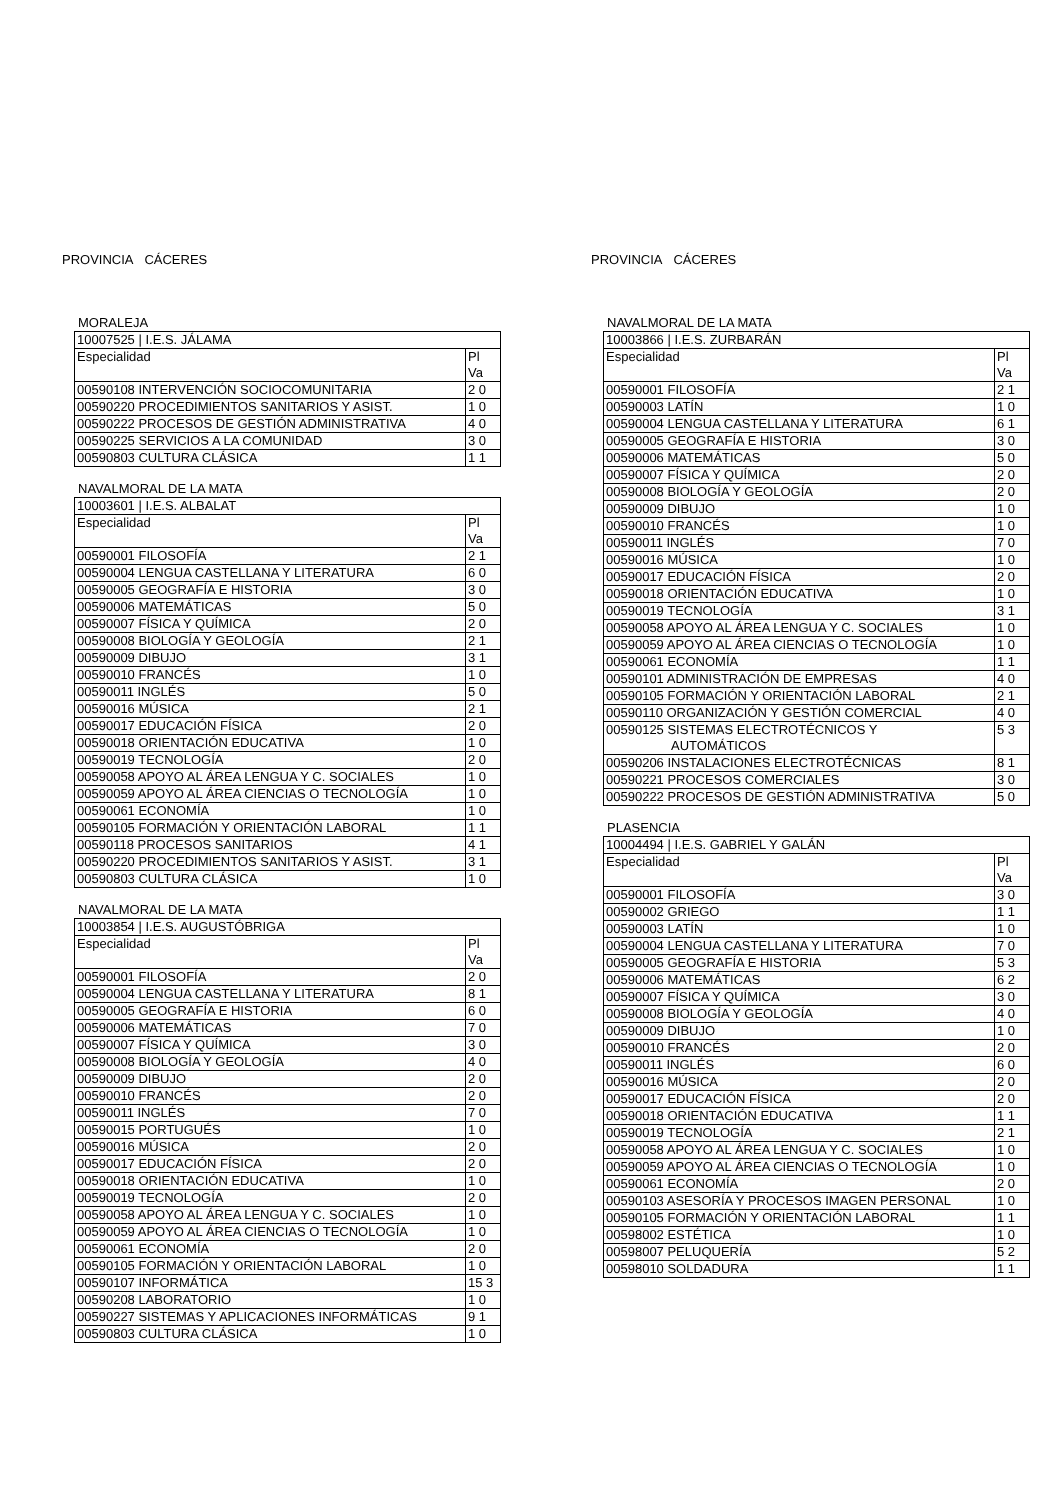PROVINCIA CÁCERES
MORALEJA
| 10007525 / I.E.S. JÁLAMA | |
| Especialidad | Pl Va |
| 00590108 INTERVENCIÓN SOCIOCOMUNITARIA | 2 0 |
| 00590220 PROCEDIMIENTOS SANITARIOS Y ASIST. | 1 0 |
| 00590222 PROCESOS DE GESTIÓN ADMINISTRATIVA | 4 0 |
| 00590225 SERVICIOS A LA COMUNIDAD | 3 0 |
| 00590803 CULTURA CLÁSICA | 1 1 |
NAVALMORAL DE LA MATA
| 10003601 / I.E.S. ALBALAT | |
| Especialidad | Pl Va |
| 00590001 FILOSOFÍA | 2 1 |
| 00590004 LENGUA CASTELLANA Y LITERATURA | 6 0 |
| 00590005 GEOGRAFÍA E HISTORIA | 3 0 |
| 00590006 MATEMÁTICAS | 5 0 |
| 00590007 FÍSICA Y QUÍMICA | 2 0 |
| 00590008 BIOLOGÍA Y GEOLOGÍA | 2 1 |
| 00590009 DIBUJO | 3 1 |
| 00590010 FRANCÉS | 1 0 |
| 00590011 INGLÉS | 5 0 |
| 00590016 MÚSICA | 2 1 |
| 00590017 EDUCACIÓN FÍSICA | 2 0 |
| 00590018 ORIENTACIÓN EDUCATIVA | 1 0 |
| 00590019 TECNOLOGÍA | 2 0 |
| 00590058 APOYO AL ÁREA LENGUA Y C. SOCIALES | 1 0 |
| 00590059 APOYO AL ÁREA CIENCIAS O TECNOLOGÍA | 1 0 |
| 00590061 ECONOMÍA | 1 0 |
| 00590105 FORMACIÓN Y ORIENTACIÓN LABORAL | 1 1 |
| 00590118 PROCESOS SANITARIOS | 4 1 |
| 00590220 PROCEDIMIENTOS SANITARIOS Y ASIST. | 3 1 |
| 00590803 CULTURA CLÁSICA | 1 0 |
NAVALMORAL DE LA MATA
| 10003854 / I.E.S. AUGUSTÓBRIGA | |
| Especialidad | Pl Va |
| 00590001 FILOSOFÍA | 2 0 |
| 00590004 LENGUA CASTELLANA Y LITERATURA | 8 1 |
| 00590005 GEOGRAFÍA E HISTORIA | 6 0 |
| 00590006 MATEMÁTICAS | 7 0 |
| 00590007 FÍSICA Y QUÍMICA | 3 0 |
| 00590008 BIOLOGÍA Y GEOLOGÍA | 4 0 |
| 00590009 DIBUJO | 2 0 |
| 00590010 FRANCÉS | 2 0 |
| 00590011 INGLÉS | 7 0 |
| 00590015 PORTUGUÉS | 1 0 |
| 00590016 MÚSICA | 2 0 |
| 00590017 EDUCACIÓN FÍSICA | 2 0 |
| 00590018 ORIENTACIÓN EDUCATIVA | 1 0 |
| 00590019 TECNOLOGÍA | 2 0 |
| 00590058 APOYO AL ÁREA LENGUA Y C. SOCIALES | 1 0 |
| 00590059 APOYO AL ÁREA CIENCIAS O TECNOLOGÍA | 1 0 |
| 00590061 ECONOMÍA | 2 0 |
| 00590105 FORMACIÓN Y ORIENTACIÓN LABORAL | 1 0 |
| 00590107 INFORMÁTICA | 15 3 |
| 00590208 LABORATORIO | 1 0 |
| 00590227 SISTEMAS Y APLICACIONES INFORMÁTICAS | 9 1 |
| 00590803 CULTURA CLÁSICA | 1 0 |
PROVINCIA CÁCERES
NAVALMORAL DE LA MATA
| 10003866 / I.E.S. ZURBARÁN | |
| Especialidad | Pl Va |
| 00590001 FILOSOFÍA | 2 1 |
| 00590003 LATÍN | 1 0 |
| 00590004 LENGUA CASTELLANA Y LITERATURA | 6 1 |
| 00590005 GEOGRAFÍA E HISTORIA | 3 0 |
| 00590006 MATEMÁTICAS | 5 0 |
| 00590007 FÍSICA Y QUÍMICA | 2 0 |
| 00590008 BIOLOGÍA Y GEOLOGÍA | 2 0 |
| 00590009 DIBUJO | 1 0 |
| 00590010 FRANCÉS | 1 0 |
| 00590011 INGLÉS | 7 0 |
| 00590016 MÚSICA | 1 0 |
| 00590017 EDUCACIÓN FÍSICA | 2 0 |
| 00590018 ORIENTACIÓN EDUCATIVA | 1 0 |
| 00590019 TECNOLOGÍA | 3 1 |
| 00590058 APOYO AL ÁREA LENGUA Y C. SOCIALES | 1 0 |
| 00590059 APOYO AL ÁREA CIENCIAS O TECNOLOGÍA | 1 0 |
| 00590061 ECONOMÍA | 1 1 |
| 00590101 ADMINISTRACIÓN DE EMPRESAS | 4 0 |
| 00590105 FORMACIÓN Y ORIENTACIÓN LABORAL | 2 1 |
| 00590110 ORGANIZACIÓN Y GESTIÓN COMERCIAL | 4 0 |
| 00590125 SISTEMAS ELECTROTÉCNICOS Y AUTOMÁTICOS | 5 3 |
| 00590206 INSTALACIONES ELECTROTÉCNICAS | 8 1 |
| 00590221 PROCESOS COMERCIALES | 3 0 |
| 00590222 PROCESOS DE GESTIÓN ADMINISTRATIVA | 5 0 |
PLASENCIA
| 10004494 / I.E.S. GABRIEL Y GALÁN | |
| Especialidad | Pl Va |
| 00590001 FILOSOFÍA | 3 0 |
| 00590002 GRIEGO | 1 1 |
| 00590003 LATÍN | 1 0 |
| 00590004 LENGUA CASTELLANA Y LITERATURA | 7 0 |
| 00590005 GEOGRAFÍA E HISTORIA | 5 3 |
| 00590006 MATEMÁTICAS | 6 2 |
| 00590007 FÍSICA Y QUÍMICA | 3 0 |
| 00590008 BIOLOGÍA Y GEOLOGÍA | 4 0 |
| 00590009 DIBUJO | 1 0 |
| 00590010 FRANCÉS | 2 0 |
| 00590011 INGLÉS | 6 0 |
| 00590016 MÚSICA | 2 0 |
| 00590017 EDUCACIÓN FÍSICA | 2 0 |
| 00590018 ORIENTACIÓN EDUCATIVA | 1 1 |
| 00590019 TECNOLOGÍA | 2 1 |
| 00590058 APOYO AL ÁREA LENGUA Y C. SOCIALES | 1 0 |
| 00590059 APOYO AL ÁREA CIENCIAS O TECNOLOGÍA | 1 0 |
| 00590061 ECONOMÍA | 2 0 |
| 00590103 ASESORÍA Y PROCESOS IMAGEN PERSONAL | 1 0 |
| 00590105 FORMACIÓN Y ORIENTACIÓN LABORAL | 1 1 |
| 00598002 ESTÉTICA | 1 0 |
| 00598007 PELUQUERÍA | 5 2 |
| 00598010 SOLDADURA | 1 1 |